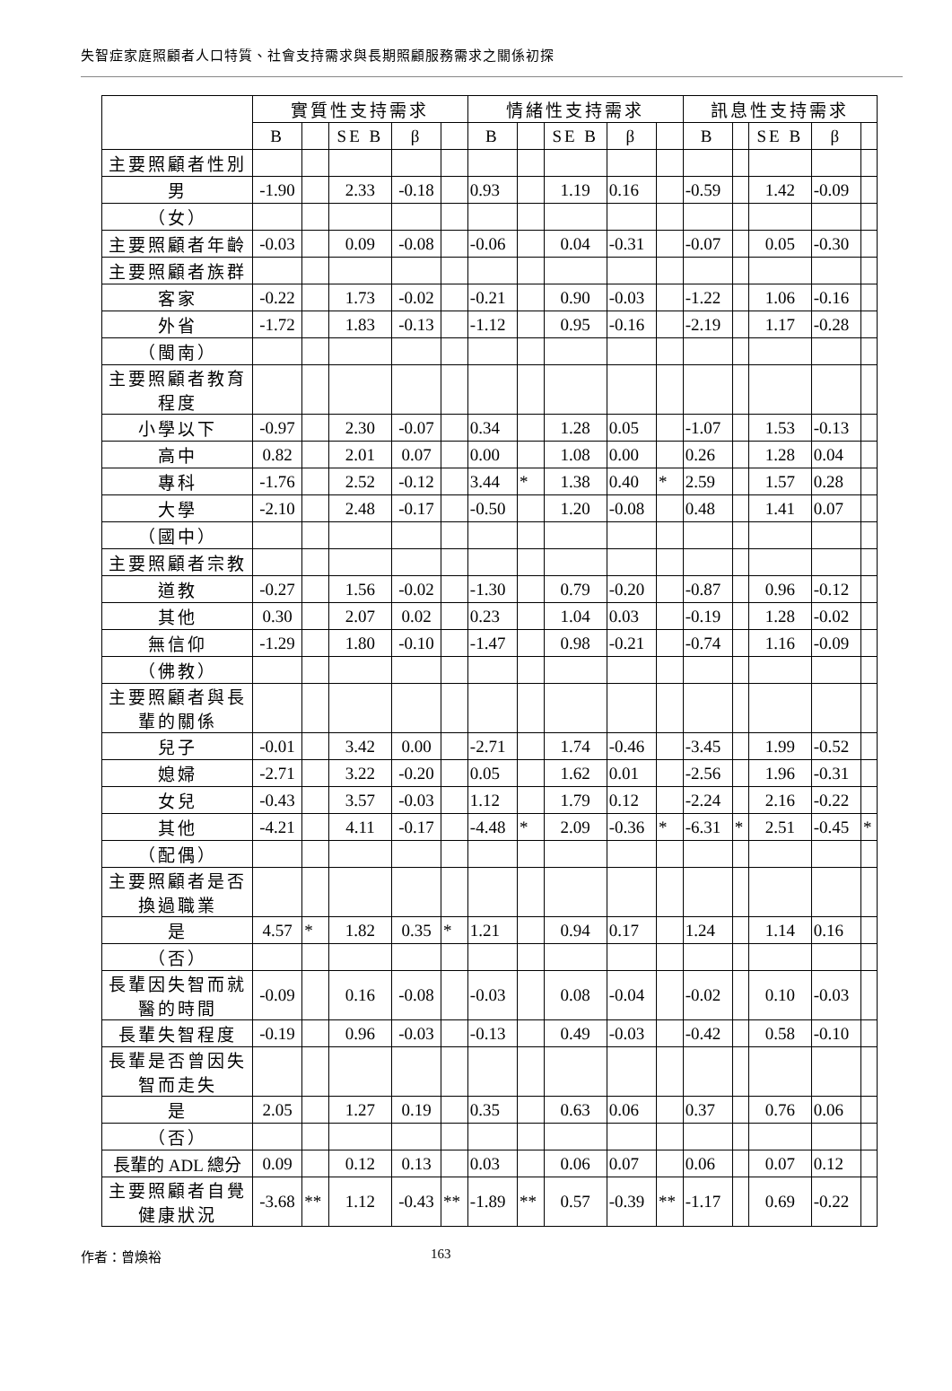失智症家庭照顧者人口特質、社會支持需求與長期照顧服務需求之關係初探
| | 實質性支持需求 | | | | | 情緒性支持需求 | | | | | 訊息性支持需求 | | | | |
| --- | --- | --- | --- | --- | --- | --- | --- | --- | --- | --- | --- | --- | --- | --- | --- |
| | B | | SE B | β | | B | | SE B | β | | B | | SE B | β | |
| 主要照顧者性別 | | | | | | | | | | | | | | | |
| 男 | -1.90 | | 2.33 | -0.18 | | 0.93 | | 1.19 | 0.16 | | -0.59 | | 1.42 | -0.09 | |
| （女） | | | | | | | | | | | | | | | |
| 主要照顧者年齡 | -0.03 | | 0.09 | -0.08 | | -0.06 | | 0.04 | -0.31 | | -0.07 | | 0.05 | -0.30 | |
| 主要照顧者族群 | | | | | | | | | | | | | | | |
| 客家 | -0.22 | | 1.73 | -0.02 | | -0.21 | | 0.90 | -0.03 | | -1.22 | | 1.06 | -0.16 | |
| 外省 | -1.72 | | 1.83 | -0.13 | | -1.12 | | 0.95 | -0.16 | | -2.19 | | 1.17 | -0.28 | |
| （閩南） | | | | | | | | | | | | | | | |
| 主要照顧者教育程度 | | | | | | | | | | | | | | | |
| 小學以下 | -0.97 | | 2.30 | -0.07 | | 0.34 | | 1.28 | 0.05 | | -1.07 | | 1.53 | -0.13 | |
| 高中 | 0.82 | | 2.01 | 0.07 | | 0.00 | | 1.08 | 0.00 | | 0.26 | | 1.28 | 0.04 | |
| 專科 | -1.76 | | 2.52 | -0.12 | | 3.44 | * | 1.38 | 0.40 | * | 2.59 | | 1.57 | 0.28 | |
| 大學 | -2.10 | | 2.48 | -0.17 | | -0.50 | | 1.20 | -0.08 | | 0.48 | | 1.41 | 0.07 | |
| （國中） | | | | | | | | | | | | | | | |
| 主要照顧者宗教 | | | | | | | | | | | | | | | |
| 道教 | -0.27 | | 1.56 | -0.02 | | -1.30 | | 0.79 | -0.20 | | -0.87 | | 0.96 | -0.12 | |
| 其他 | 0.30 | | 2.07 | 0.02 | | 0.23 | | 1.04 | 0.03 | | -0.19 | | 1.28 | -0.02 | |
| 無信仰 | -1.29 | | 1.80 | -0.10 | | -1.47 | | 0.98 | -0.21 | | -0.74 | | 1.16 | -0.09 | |
| （佛教） | | | | | | | | | | | | | | | |
| 主要照顧者與長輩的關係 | | | | | | | | | | | | | | | |
| 兒子 | -0.01 | | 3.42 | 0.00 | | -2.71 | | 1.74 | -0.46 | | -3.45 | | 1.99 | -0.52 | |
| 媳婦 | -2.71 | | 3.22 | -0.20 | | 0.05 | | 1.62 | 0.01 | | -2.56 | | 1.96 | -0.31 | |
| 女兒 | -0.43 | | 3.57 | -0.03 | | 1.12 | | 1.79 | 0.12 | | -2.24 | | 2.16 | -0.22 | |
| 其他 | -4.21 | | 4.11 | -0.17 | | -4.48 | * | 2.09 | -0.36 | * | -6.31 | * | 2.51 | -0.45 | * |
| （配偶） | | | | | | | | | | | | | | | |
| 主要照顧者是否換過職業 | | | | | | | | | | | | | | | |
| 是 | 4.57 | * | 1.82 | 0.35 | * | 1.21 | | 0.94 | 0.17 | | 1.24 | | 1.14 | 0.16 | |
| （否） | | | | | | | | | | | | | | | |
| 長輩因失智而就醫的時間 | -0.09 | | 0.16 | -0.08 | | -0.03 | | 0.08 | -0.04 | | -0.02 | | 0.10 | -0.03 | |
| 長輩失智程度 | -0.19 | | 0.96 | -0.03 | | -0.13 | | 0.49 | -0.03 | | -0.42 | | 0.58 | -0.10 | |
| 長輩是否曾因失智而走失 | | | | | | | | | | | | | | | |
| 是 | 2.05 | | 1.27 | 0.19 | | 0.35 | | 0.63 | 0.06 | | 0.37 | | 0.76 | 0.06 | |
| （否） | | | | | | | | | | | | | | | |
| 長輩的 ADL 總分 | 0.09 | | 0.12 | 0.13 | | 0.03 | | 0.06 | 0.07 | | 0.06 | | 0.07 | 0.12 | |
| 主要照顧者自覺健康狀況 | -3.68 | ** | 1.12 | -0.43 | ** | -1.89 | ** | 0.57 | -0.39 | ** | -1.17 | | 0.69 | -0.22 | |
作者：曾煥裕 163